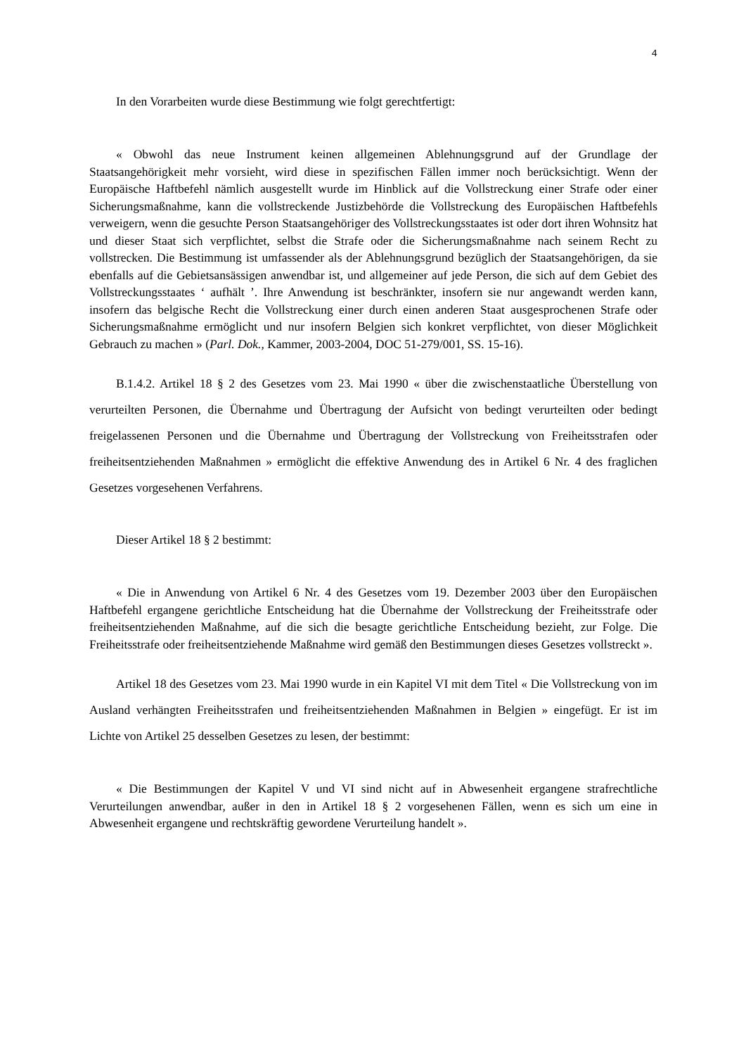4
In den Vorarbeiten wurde diese Bestimmung wie folgt gerechtfertigt:
« Obwohl das neue Instrument keinen allgemeinen Ablehnungsgrund auf der Grundlage der Staatsangehörigkeit mehr vorsieht, wird diese in spezifischen Fällen immer noch berücksichtigt. Wenn der Europäische Haftbefehl nämlich ausgestellt wurde im Hinblick auf die Vollstreckung einer Strafe oder einer Sicherungsmaßnahme, kann die vollstreckende Justizbehörde die Vollstreckung des Europäischen Haftbefehls verweigern, wenn die gesuchte Person Staatsangehöriger des Vollstreckungsstaates ist oder dort ihren Wohnsitz hat und dieser Staat sich verpflichtet, selbst die Strafe oder die Sicherungsmaßnahme nach seinem Recht zu vollstrecken. Die Bestimmung ist umfassender als der Ablehnungsgrund bezüglich der Staatsangehörigen, da sie ebenfalls auf die Gebietsansässigen anwendbar ist, und allgemeiner auf jede Person, die sich auf dem Gebiet des Vollstreckungsstaates ‘ aufhält ’. Ihre Anwendung ist beschränkter, insofern sie nur angewandt werden kann, insofern das belgische Recht die Vollstreckung einer durch einen anderen Staat ausgesprochenen Strafe oder Sicherungsmaßnahme ermöglicht und nur insofern Belgien sich konkret verpflichtet, von dieser Möglichkeit Gebrauch zu machen » (Parl. Dok., Kammer, 2003-2004, DOC 51-279/001, SS. 15-16).
B.1.4.2. Artikel 18 § 2 des Gesetzes vom 23. Mai 1990 « über die zwischenstaatliche Überstellung von verurteilten Personen, die Übernahme und Übertragung der Aufsicht von bedingt verurteilten oder bedingt freigelassenen Personen und die Übernahme und Übertragung der Vollstreckung von Freiheitsstrafen oder freiheitsentziehenden Maßnahmen » ermöglicht die effektive Anwendung des in Artikel 6 Nr. 4 des fraglichen Gesetzes vorgesehenen Verfahrens.
Dieser Artikel 18 § 2 bestimmt:
« Die in Anwendung von Artikel 6 Nr. 4 des Gesetzes vom 19. Dezember 2003 über den Europäischen Haftbefehl ergangene gerichtliche Entscheidung hat die Übernahme der Vollstreckung der Freiheitsstrafe oder freiheitsentziehenden Maßnahme, auf die sich die besagte gerichtliche Entscheidung bezieht, zur Folge. Die Freiheitsstrafe oder freiheitsentziehende Maßnahme wird gemäß den Bestimmungen dieses Gesetzes vollstreckt ».
Artikel 18 des Gesetzes vom 23. Mai 1990 wurde in ein Kapitel VI mit dem Titel « Die Vollstreckung von im Ausland verhängten Freiheitsstrafen und freiheitsentziehenden Maßnahmen in Belgien » eingefügt. Er ist im Lichte von Artikel 25 desselben Gesetzes zu lesen, der bestimmt:
« Die Bestimmungen der Kapitel V und VI sind nicht auf in Abwesenheit ergangene strafrechtliche Verurteilungen anwendbar, außer in den in Artikel 18 § 2 vorgesehenen Fällen, wenn es sich um eine in Abwesenheit ergangene und rechtskräftig gewordene Verurteilung handelt ».